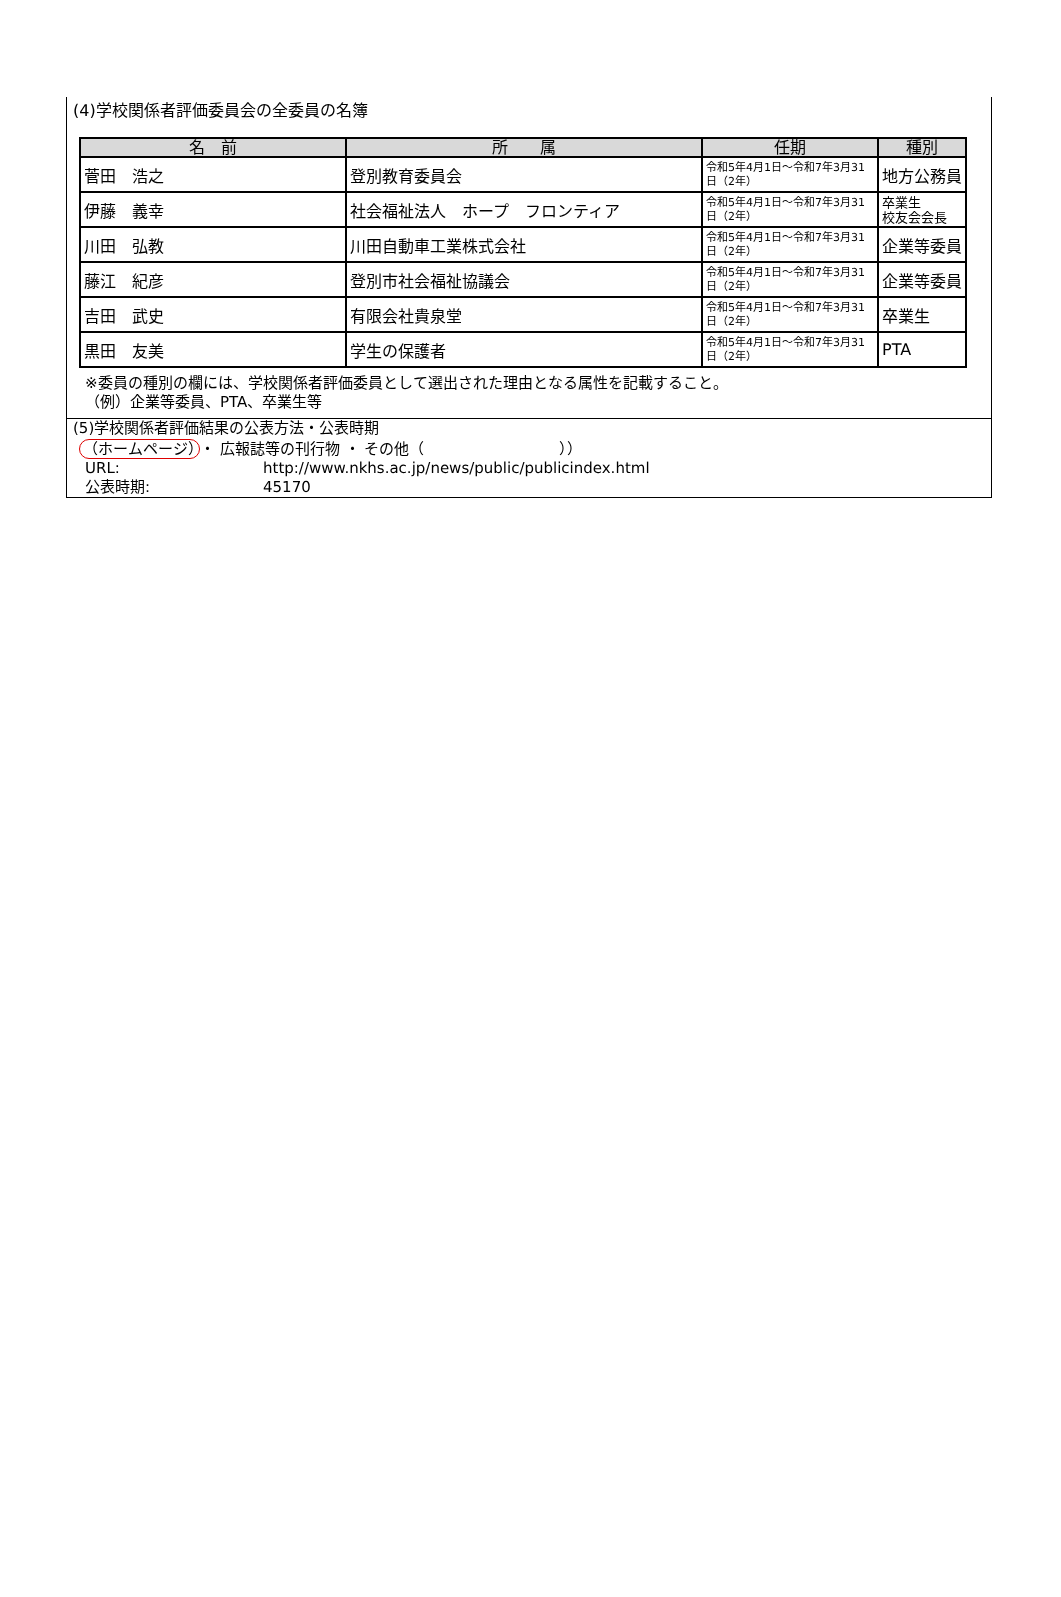(4)学校関係者評価委員会の全委員の名簿
| 名 前 | 所 属 | 任期 | 種別 |
| --- | --- | --- | --- |
| 菅田 浩之 | 登別教育委員会 | 令和5年4月1日～令和7年3月31日（2年） | 地方公務員 |
| 伊藤 義幸 | 社会福祉法人 ホープ フロンティア | 令和5年4月1日～令和7年3月31日（2年） | 卒業生 校友会会長 |
| 川田 弘教 | 川田自動車工業株式会社 | 令和5年4月1日～令和7年3月31日（2年） | 企業等委員 |
| 藤江 紀彦 | 登別市社会福祉協議会 | 令和5年4月1日～令和7年3月31日（2年） | 企業等委員 |
| 吉田 武史 | 有限会社貴泉堂 | 令和5年4月1日～令和7年3月31日（2年） | 卒業生 |
| 黒田 友美 | 学生の保護者 | 令和5年4月1日～令和7年3月31日（2年） | PTA |
※委員の種別の欄には、学校関係者評価委員として選出された理由となる属性を記載すること。
（例）企業等委員、PTA、卒業生等
(5)学校関係者評価結果の公表方法・公表時期
（ホームページ） ・ 広報誌等の刊行物 ・ その他（　　　　　　　　　））
URL: http://www.nkhs.ac.jp/news/public/publicindex.html
公表時期: 45170